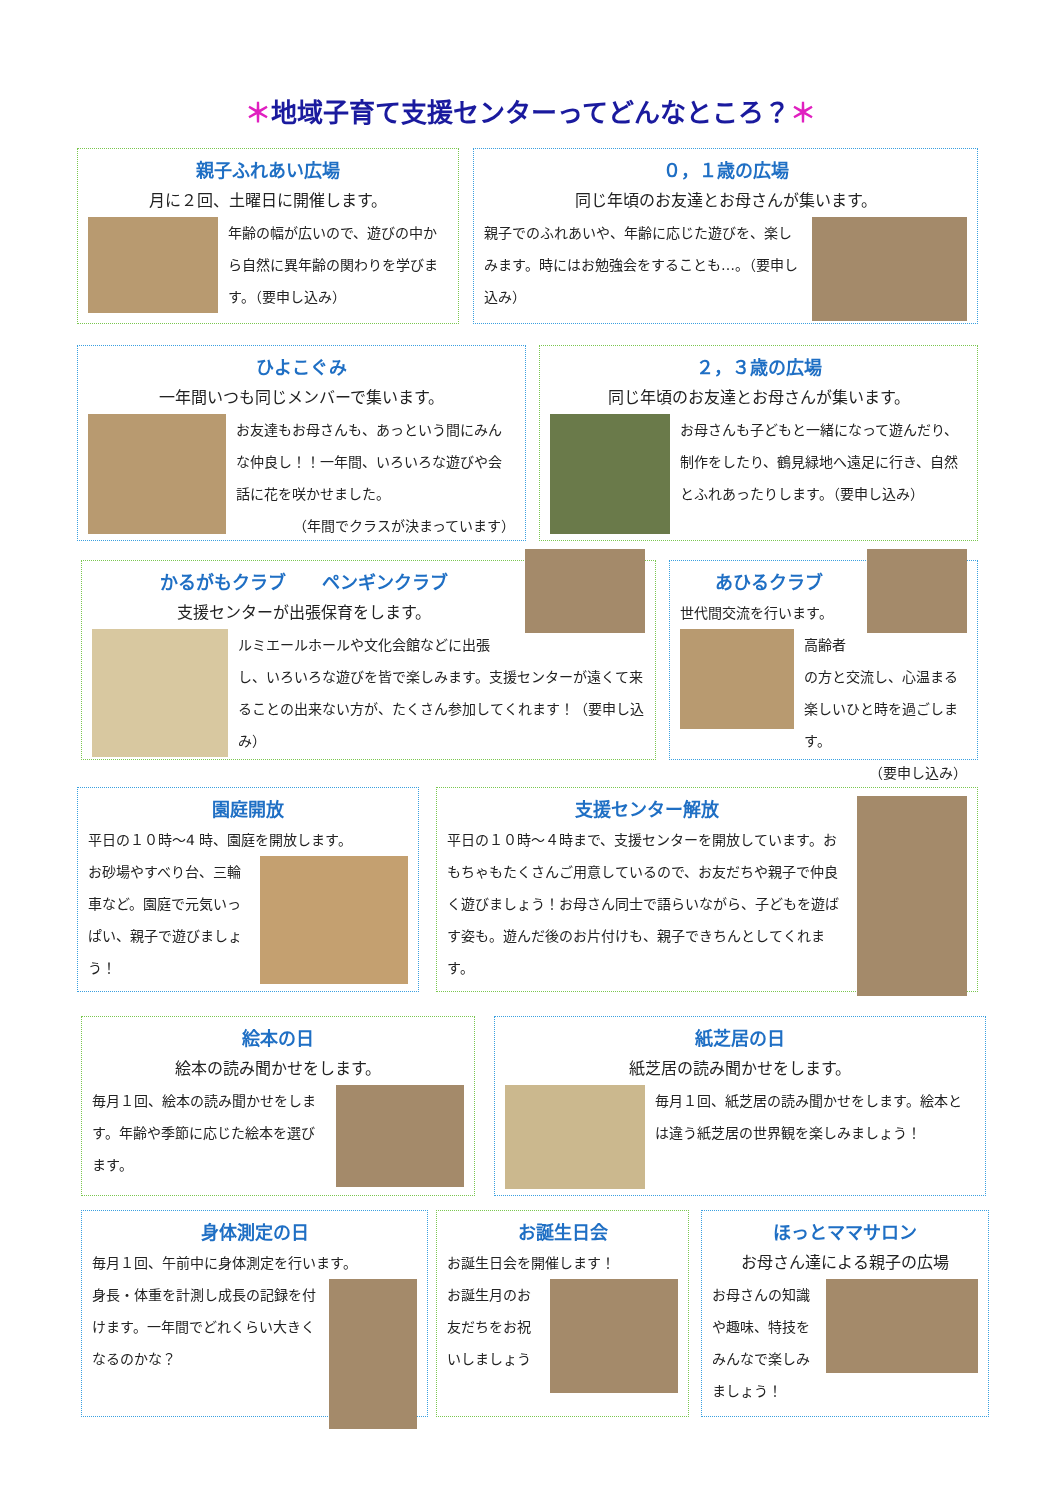＊地域子育て支援センターってどんなところ？＊
親子ふれあい広場
月に２回、土曜日に開催します。
年齢の幅が広いので、遊びの中から自然に異年齢の関わりを学びます。（要申し込み）
０，１歳の広場
同じ年頃のお友達とお母さんが集います。
親子でのふれあいや、年齢に応じた遊びを、楽しみます。時にはお勉強会をすることも…。（要申し込み）
ひよこぐみ
一年間いつも同じメンバーで集います。
お友達もお母さんも、あっという間にみんな仲良し！！一年間、いろいろな遊びや会話に花を咲かせました。
（年間でクラスが決まっています）
２，３歳の広場
同じ年頃のお友達とお母さんが集います。
お母さんも子どもと一緒になって遊んだり、制作をしたり、鶴見緑地へ遠足に行き、自然とふれあったりします。（要申し込み）
かるがもクラブ　　ペンギンクラブ
支援センターが出張保育をします。
ルミエールホールや文化会館などに出張し、いろいろな遊びを皆で楽しみます。支援センターが遠くて来ることの出来ない方が、たくさん参加してくれます！（要申し込み）
あひるクラブ
世代間交流を行います。
高齢者の方と交流し、心温まる楽しいひと時を過ごします。
（要申し込み）
園庭開放
平日の１０時～4 時、園庭を開放します。
お砂場やすべり台、三輪車など。園庭で元気いっぱい、親子で遊びましょう！
支援センター解放
平日の１０時～４時まで、支援センターを開放しています。おもちゃもたくさんご用意しているので、お友だちや親子で仲良く遊びましょう！お母さん同士で語らいながら、子どもを遊ばす姿も。遊んだ後のお片付けも、親子できちんとしてくれます。
絵本の日
絵本の読み聞かせをします。
毎月１回、絵本の読み聞かせをします。年齢や季節に応じた絵本を選びます。
紙芝居の日
紙芝居の読み聞かせをします。
毎月１回、紙芝居の読み聞かせをします。絵本とは違う紙芝居の世界観を楽しみましょう！
身体測定の日
毎月１回、午前中に身体測定を行います。
身長・体重を計測し成長の記録を付けます。一年間でどれくらい大きくなるのかな？
お誕生日会
お誕生日会を開催します！
お誕生月のお友だちをお祝いしましょう
ほっとママサロン
お母さん達による親子の広場
お母さんの知識や趣味、特技をみんなで楽しみましょう！